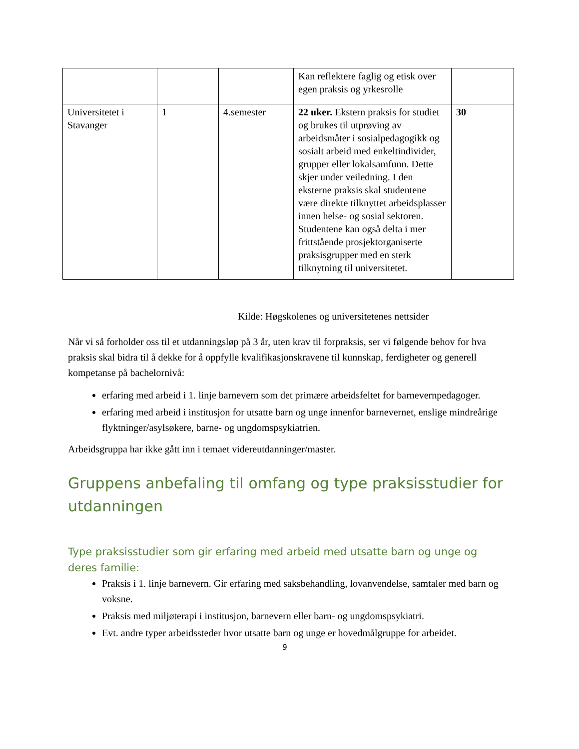| | | | Kan reflektere faglig og etisk over egen praksis og yrkesrolle | |
| Universitetet i Stavanger | 1 | 4.semester | 22 uker. Ekstern praksis for studiet og brukes til utprøving av arbeidsmåter i sosialpedagogikk og sosialt arbeid med enkeltindivider, grupper eller lokalsamfunn. Dette skjer under veiledning. I den eksterne praksis skal studentene være direkte tilknyttet arbeidsplasser innen helse- og sosial sektoren. Studentene kan også delta i mer frittstående prosjektorganiserte praksisgrupper med en sterk tilknytning til universitetet. | 30 |
Kilde: Høgskolenes og universitetenes nettsider
Når vi så forholder oss til et utdanningsløp på 3 år, uten krav til forpraksis, ser vi følgende behov for hva praksis skal bidra til å dekke for å oppfylle kvalifikasjonskravene til kunnskap, ferdigheter og generell kompetanse på bachelornivå:
erfaring med arbeid i 1. linje barnevern som det primære arbeidsfeltet for barnevernpedagoger.
erfaring med arbeid i institusjon for utsatte barn og unge innenfor barnevernet, enslige mindreårige flyktninger/asylsøkere, barne- og ungdomspsykiatrien.
Arbeidsgruppa har ikke gått inn i temaet videreutdanninger/master.
Gruppens anbefaling til omfang og type praksisstudier for utdanningen
Type praksisstudier som gir erfaring med arbeid med utsatte barn og unge og deres familie:
Praksis i 1. linje barnevern. Gir erfaring med saksbehandling, lovanvendelse, samtaler med barn og voksne.
Praksis med miljøterapi i institusjon, barnevern eller barn- og ungdomspsykiatri.
Evt. andre typer arbeidssteder hvor utsatte barn og unge er hovedmålgruppe for arbeidet.
9